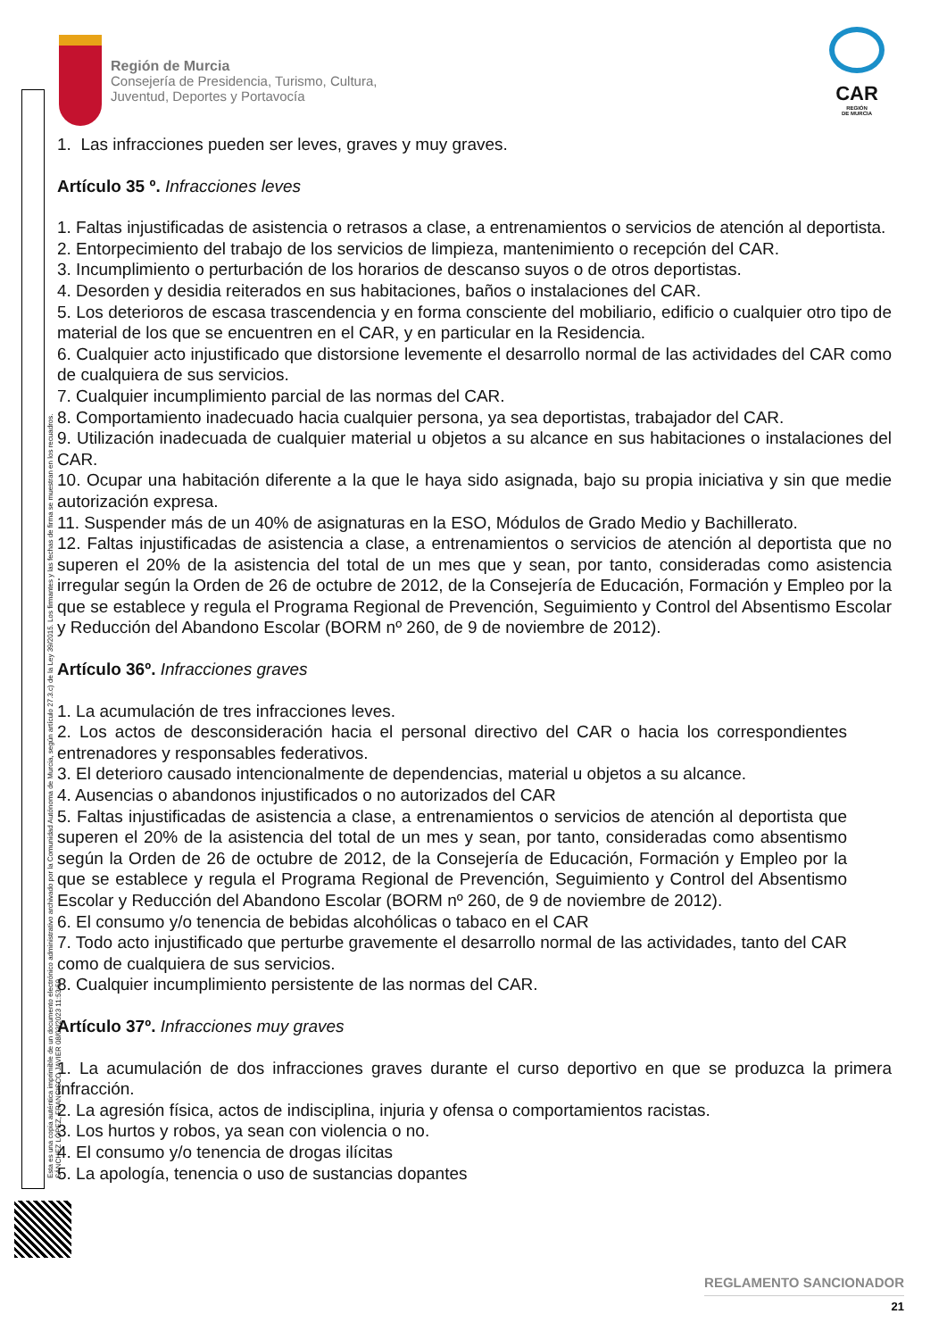Esta es una copia auténtica imprimible de un documento electrónico administrativo archivado por la Comunidad Autónoma de Murcia, según artículo 27.3.c) de la Ley 39/2015. Los firmantes y las fechas de firma se muestran en los recuadros. SÁNCHEZ LÓPEZ, FRANCISCO JAVIER 08/03/2023 11:53:50
Región de Murcia
Consejería de Presidencia, Turismo, Cultura,
Juventud, Deportes y Portavocía
CAR
REGIÓN
DE MURCIA
1. Las infracciones pueden ser leves, graves y muy graves.
Artículo 35 º. Infracciones leves
1. Faltas injustificadas de asistencia o retrasos a clase, a entrenamientos o servicios de atención al deportista.
2. Entorpecimiento del trabajo de los servicios de limpieza, mantenimiento o recepción del CAR.
3. Incumplimiento o perturbación de los horarios de descanso suyos o de otros deportistas.
4. Desorden y desidia reiterados en sus habitaciones, baños o instalaciones del CAR.
5. Los deterioros de escasa trascendencia y en forma consciente del mobiliario, edificio o cualquier otro tipo de material de los que se encuentren en el CAR, y en particular en la Residencia.
6. Cualquier acto injustificado que distorsione levemente el desarrollo normal de las actividades del CAR como de cualquiera de sus servicios.
7. Cualquier incumplimiento parcial de las normas del CAR.
8. Comportamiento inadecuado hacia cualquier persona, ya sea deportistas, trabajador del CAR.
9. Utilización inadecuada de cualquier material u objetos a su alcance en sus habitaciones o instalaciones del CAR.
10. Ocupar una habitación diferente a la que le haya sido asignada, bajo su propia iniciativa y sin que medie autorización expresa.
11. Suspender más de un 40% de asignaturas en la ESO, Módulos de Grado Medio y Bachillerato.
12. Faltas injustificadas de asistencia a clase, a entrenamientos o servicios de atención al deportista que no superen el 20% de la asistencia del total de un mes que y sean, por tanto, consideradas como asistencia irregular según la Orden de 26 de octubre de 2012, de la Consejería de Educación, Formación y Empleo por la que se establece y regula el Programa Regional de Prevención, Seguimiento y Control del Absentismo Escolar y Reducción del Abandono Escolar (BORM nº 260, de 9 de noviembre de 2012).
Artículo 36º. Infracciones graves
1. La acumulación de tres infracciones leves.
2. Los actos de desconsideración hacia el personal directivo del CAR o hacia los correspondientes entrenadores y responsables federativos.
3. El deterioro causado intencionalmente de dependencias, material u objetos a su alcance.
4. Ausencias o abandonos injustificados o no autorizados del CAR
5. Faltas injustificadas de asistencia a clase, a entrenamientos o servicios de atención al deportista que superen el 20% de la asistencia del total de un mes y sean, por tanto, consideradas como absentismo según la Orden de 26 de octubre de 2012, de la Consejería de Educación, Formación y Empleo por la que se establece y regula el Programa Regional de Prevención, Seguimiento y Control del Absentismo Escolar y Reducción del Abandono Escolar (BORM nº 260, de 9 de noviembre de 2012).
6. El consumo y/o tenencia de bebidas alcohólicas o tabaco en el CAR
7. Todo acto injustificado que perturbe gravemente el desarrollo normal de las actividades, tanto del CAR como de cualquiera de sus servicios.
8. Cualquier incumplimiento persistente de las normas del CAR.
Artículo 37º. Infracciones muy graves
1. La acumulación de dos infracciones graves durante el curso deportivo en que se produzca la primera infracción.
2. La agresión física, actos de indisciplina, injuria y ofensa o comportamientos racistas.
3. Los hurtos y robos, ya sean con violencia o no.
4. El consumo y/o tenencia de drogas ilícitas
5. La apología, tenencia o uso de sustancias dopantes
REGLAMENTO SANCIONADOR
21